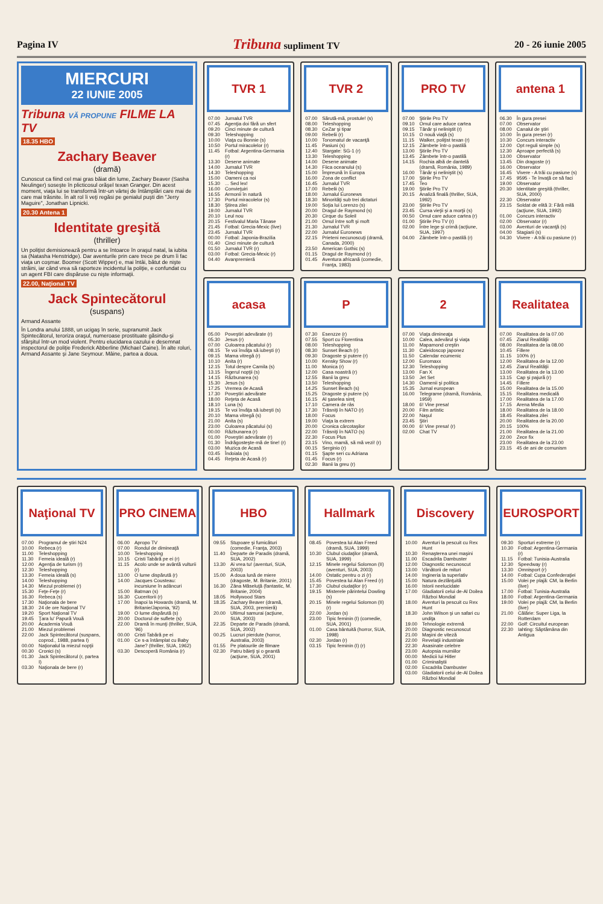Pagina IV Tribuna supliment TV 20 - 26 iunie 2005
MIERCURI
22 IUNIE 2005
Tribuna VĂ PROPUNE FILME LA TV
18.35 HBO
Zachary Beaver
(dramă)
Cunoscut ca fiind cel mai gras băiat din lume, Zachary Beaver (Sasha Neulinger) soseşte în plicticosul orăşel texan Granger. Din acest moment, viaţa lui se transformă într-un vârtej de întâmplări care mai de care mai trăsnite. În alt rol îi veţi regăsi pe genialul puşti din "Jerry Maguire", Jonathan Lipnicki.
20.30 Antena 1
Identitate greşită
(thriller)
Un poliţist demisionează pentru a se întoarce în oraşul natal, la iubita sa (Natasha Henstridge). Dar aventurile prin care trece pe drum îi fac viaţa un coşmar. Boomer (Scott Wipper) e, mai întâi, bătut de nişte străini, iar când vrea să raporteze incidentul la poliţie, e confundat cu un agent FBI care dispăruse cu nişte informaţii.
22.00, Naţional TV
Jack Spintecătorul
(suspans)
Armand Assante
În Londra anului 1888, un ucigaş în serie, supranumit Jack Spintecătorul, teroriza oraşul, numeroase prostituate găsindu-şi sfârşitul într-un mod violent. Pentru elucidarea cazului e desemnat inspectorul de poliţie Frederick Abberline (Michael Caine). În alte roluri, Armand Assante şi Jane Seymour. Mâine, partea a doua.
TVR 1
| 07.00 | Jurnalul TVR |
| 07.45 | Agenţia doi fără un sfert |
| 09.20 | Cinci minute de cultură |
| 09.30 | Teleshopping |
| 10.00 | Viaţa cu Bonnie (s) |
| 10.50 | Portul miracolelor (r) |
| 11.45 | Fotbal: Argentina-Germania (r) |
| 13.30 | Desene animate |
| 14.00 | Jurnalul TVR |
| 14.30 | Teleshopping |
| 15.00 | Oameni ca noi |
| 15.30 | ... Sed lex! |
| 16.00 | Convieţuiri |
| 16.55 | Armonii în natură |
| 17.30 | Portul miracolelor (s) |
| 18.30 | Ştirea zilei |
| 19.00 | Jurnalul TVR |
| 20.10 | Leul nou |
| 20.15 | Festivalul Maria Tănase |
| 21.45 | Fotbal: Grecia-Mexic (live) |
| 23.45 | Jurnalul TVR |
| 00.00 | Fotbal: Japonia-Brazilia |
| 01.40 | Cinci minute de cultură |
| 01.50 | Jurnalul TVR (r) |
| 03.00 | Fotbal: Grecia-Mexic (r) |
| 04.40 | Avanpremieră |
TVR 2
| 07.00 | Sărută-mă, prostule! (s) |
| 08.00 | Teleshopping |
| 08.30 | CeZar şi tipar |
| 09.00 | Rebelii (r) |
| 10.00 | Tonomatul de vacanţă |
| 11.45 | Pasiuni (s) |
| 12.40 | Stargate: SG-1 (r) |
| 13.30 | Teleshopping |
| 14.00 | Desene animate |
| 14.30 | Fiica oceanului (s) |
| 15.00 | Împreună în Europa |
| 16.00 | Zona de conflict |
| 16.45 | Jurnalul TVR |
| 17.00 | Rebelii (s) |
| 18.00 | Jurnalul Euronews |
| 18.30 | Minorităţi sub trei dictaturi |
| 19.00 | Soţia lui Lorenzo (s) |
| 20.00 | Dragul de Raymond (s) |
| 20.30 | Cirque du Soleil |
| 21.00 | Omul între soft şi moft |
| 21.30 | Jurnalul TVR |
| 22.00 | Jurnalul Euronews |
| 22.15 | Prieteni necunoscuţi (dramă, Canada, 2000) |
| 23.50 | American Gothic (s) |
| 01.15 | Dragul de Raymond (r) |
| 01.45 | Aventura africană (comedie, Franţa, 1983) |
PRO TV
| 07.00 | Ştirile Pro TV |
| 09.10 | Omul care aduce cartea |
| 09.15 | Tânăr şi neliniştit (r) |
| 10.15 | O nouă viaţă (s) |
| 11.15 | Walker, poliţist texan (r) |
| 12.15 | Zâmbete într-o pastilă |
| 13.00 | Ştirile Pro TV |
| 13.45 | Zâmbete într-o pastilă |
| 14.15 | Rochia albă de dantelă (dramă, România, 1989) |
| 16.00 | Tânăr şi neliniştit (s) |
| 17.00 | Ştirile Pro TV |
| 17.45 | Teo |
| 19.00 | Ştirile Pro TV |
| 20.15 | Analiză finală (thriller, SUA, 1992) |
| 23.00 | Ştirile Pro TV |
| 23.45 | Cursa vieţii şi a morţii (s) |
| 00.50 | Omul care aduce cartea (r) |
| 01.00 | Ştirile Pro TV (r) |
| 02.00 | Între lege şi crimă (acţiune, SUA, 1997) |
| 04.00 | Zâmbete într-o pastilă (r) |
antena 1
| 06.30 | În gura presei |
| 07.00 | Observator |
| 08.00 | Canalul de ştiri |
| 10.00 | În gura presei (r) |
| 10.30 | Concurs interactiv |
| 12.00 | Opt reguli simple (s) |
| 12.30 | Aproape perfectă (s) |
| 13.00 | Observator |
| 13.45 | Din dragoste (r) |
| 16.00 | Observator |
| 16.45 | Vivere - A trăi cu pasiune (s) |
| 17.45 | 9595 - Te învaţă ce să faci |
| 19.00 | Observator |
| 20.30 | Identitate greşită (thriller, SUA, 2000) |
| 22.30 | Observator |
| 23.15 | Soldat de elită 3: Fără milă (acţiune, SUA, 1992) |
| 01.00 | Concurs interactiv |
| 02.00 | Observator (r) |
| 03.00 | Aventuri de vacanţă (s) |
| 04.00 | Stagiarii (s) |
| 04.30 | Vivere - A trăi cu pasiune (r) |
acasa
| 05.00 | Poveştiri adevărate (r) |
| 05.30 | Jesus (r) |
| 07.00 | Culoarea păcatului (r) |
| 08.15 | Te voi învăţa să iubeşti (r) |
| 09.15 | Mama vitregă (r) |
| 10.10 | Anita (r) |
| 12.15 | Totul despre Camila (s) |
| 13.15 | Îngerul nopţii (s) |
| 14.15 | Răzbunarea (s) |
| 15.30 | Jesus (s) |
| 17.25 | Vremea de Acasă |
| 17.30 | Poveştiri adevărate |
| 18.00 | Reţeta de Acasă |
| 18.10 | Luna (s) |
| 19.15 | Te voi învăţa să iubeşti (s) |
| 20.10 | Mama vitregă (s) |
| 21.00 | Anita (s) |
| 23.00 | Culoarea păcatului (s) |
| 00.00 | Răzbunarea (r) |
| 01.00 | Poveştiri adevărate (r) |
| 01.30 | Îndrăgosteşte-mă de tine! (r) |
| 03.00 | Muzica de Acasă |
| 03.45 | Îndoiala (s) |
| 04.45 | Reţeta de Acasă (r) |
P
| 07.30 | Esenzze (r) |
| 07.55 | Sport cu Florentina |
| 08.00 | Teleshopping |
| 08.30 | Sunset Beach (r) |
| 09.30 | Dragoste şi putere (r) |
| 10.00 | Kensky Show (r) |
| 11.00 | Monica (r) |
| 12.00 | Casa noastră (r) |
| 12.55 | Banii la greu |
| 13.50 | Teleshopping |
| 14.25 | Sunset Beach (s) |
| 15.25 | Dragoste şi putere (s) |
| 16.15 | Al şaselea simţ |
| 17.10 | Camera de râs |
| 17.30 | Trăsniţi în NATO (r) |
| 18.00 | Focus |
| 19.00 | Viaţa la extrem |
| 20.00 | Cronica cârcotaşilor |
| 22.00 | Trăsniţi în NATO (s) |
| 22.30 | Focus Plus |
| 23.15 | Vino, mamă, să mă vezi! (r) |
| 00.15 | Serginio (r) |
| 01.15 | Şapte seri cu Adriana |
| 01.45 | Focus (r) |
| 02.30 | Banii la greu (r) |
2
| 07.00 | Viaţa dimineaţa |
| 10.00 | Calea, adevărul şi viaţa |
| 11.00 | Mapamond creştin |
| 11.30 | Caleidoscop japonez |
| 11.50 | Calendar ecumenic |
| 12.00 | Euromaxx |
| 12.30 | Teleshopping |
| 13.00 | Fan X |
| 13.50 | Jet Set |
| 14.30 | Oamenii şi politica |
| 15.35 | Jurnal european |
| 16.00 | Telegrame (dramă, România, 1959) |
| 18.00 | 6! Vine presa! |
| 20.00 | Film artistic |
| 22.00 | Naşul |
| 23.45 | Ştiri |
| 00.00 | 6! Vine presa! (r) |
| 02.00 | Chat TV |
Realitatea
| 07.00 | Realitatea de la 07.00 |
| 07.45 | Ziarul Realităţii |
| 08.00 | Realitatea de la 08.00 |
| 10.45 | Fillere |
| 11.15 | 100% (r) |
| 12.00 | Realitatea de la 12.00 |
| 12.45 | Ziarul Realităţii |
| 13.00 | Realitatea de la 13.00 |
| 13.15 | Cap şi pajură (r) |
| 14.45 | Fillere |
| 15.00 | Realitatea de la 15.00 |
| 15.15 | Realitatea medicală |
| 17.00 | Realitatea de la 17.00 |
| 17.15 | Arena Media |
| 18.00 | Realitatea de la 18.00 |
| 18.45 | Realitatea zilei |
| 20.00 | Realitatea de la 20.00 |
| 20.15 | 100% |
| 21.00 | Realitatea de la 21.00 |
| 22.00 | Zece fix |
| 23.00 | Realitatea de la 23.00 |
| 23.15 | 45 de ani de comunism |
Naţional TV
| 07.00 | Programul de ştiri N24 |
| 10.00 | Rebeca (r) |
| 11.00 | Teleshopping |
| 11.30 | Femeia ideală (r) |
| 12.00 | Agenţia de turism (r) |
| 12.30 | Teleshopping |
| 13.30 | Femeia ideală (s) |
| 14.00 | Teleshopping |
| 14.30 | Miezul problemei (r) |
| 15.30 | Feţe-Feţe (r) |
| 16.30 | Rebeca (s) |
| 17.30 | Naţionala de bere |
| 18.30 | 24 de ore Naţional TV |
| 19.20 | Sport Naţional TV |
| 19.45 | Ţara lu' Papură Vouă |
| 20.00 | Academia Vouă |
| 21.00 | Miezul problemei |
| 22.00 | Jack Spintecătorul (suspans, coprod., 1988, partea I) |
| 00.00 | Naţionalul la miezul nopţii |
| 00.30 | Cronici (s) |
| 01.30 | Jack Spintecătorul (r, partea I) |
| 03.30 | Naţionala de bere (r) |
PRO CINEMA
| 06.00 | Apropo TV |
| 07.00 | Rondul de dimineaţă |
| 10.00 | Teleshopping |
| 10.15 | Cristi Tabără pe ei (r) |
| 11.15 | Acolo unde se avântă vulturii (r) |
| 13.00 | O lume dispărută (r) |
| 14.00 | Jacques Cousteau: incursiune în adâncuri |
| 15.00 | Batman (s) |
| 16.30 | Cuceritorii (r) |
| 17.00 | Înapoi la Howards (dramă, M. Britanie/Japonia, '92) |
| 19.00 | O lume dispărută (s) |
| 20.00 | Doctorul de suflete (s) |
| 22.00 | Dramă în munţi (thriller, SUA, '96) |
| 00.00 | Cristi Tabără pe ei |
| 01.00 | Ce s-a întâmplat cu Baby Jane? (thriller, SUA, 1962) |
| 03.30 | Descoperă România (r) |
HBO
| 09.55 | Stupoare şi fumicături (comedie, Franţa, 2003) |
| 11.40 | Departe de Paradis (dramă, SUA, 2002) |
| 13.30 | Ai vrea tu! (aventuri, SUA, 2003) |
| 15.00 | A doua lună de miere (dragoste, M. Britanie, 2001) |
| 16.30 | Zâna Măseluţă (fantastic, M. Britanie, 2004) |
| 18.05 | Hollywood Stars |
| 18.35 | Zachary Beaver (dramă, SUA, 2003, premieră) |
| 20.00 | Ultimul samurai (acţiune, SUA, 2003) |
| 22.35 | Departe de Paradis (dramă, SUA, 2002) |
| 00.25 | Lucruri pierdute (horror, Australia, 2003) |
| 01.55 | Pe platourile de filmare |
| 02.30 | Patru băieţi şi o geantă (acţiune, SUA, 2001) |
Hallmark
| 08.45 | Povestea lui Alan Freed (dramă, SUA, 1999) |
| 10.30 | Clubul ciudaţilor (dramă, SUA, 1999) |
| 12.15 | Minele regelui Solomon (II) (aventuri, SUA, 2003) |
| 14.00 | Ostatic pentru o zi (r) |
| 15.45 | Povestea lui Alan Freed (r) |
| 17.30 | Clubul ciudaţilor (r) |
| 19.15 | Misterele părintelui Dowling (s) |
| 20.15 | Minele regelui Solomon (II) (r) |
| 22.00 | Jordan (s) |
| 23.00 | Tipic feminin (I) (comedie, SUA, 2001) |
| 01.00 | Casa bântuită (horror, SUA, 1998) |
| 02.30 | Jordan (r) |
| 03.15 | Tipic feminin (I) (r) |
Discovery
| 10.00 | Aventuri la pescuit cu Rex Hunt |
| 10.30 | Renaşterea unei maşini |
| 11.00 | Escadrila Dambuster |
| 12.00 | Diagnostic necunoscut |
| 13.00 | Vânătorii de mituri |
| 14.00 | Ingineria la superlativ |
| 15.00 | Natura dezlănţuită |
| 16.00 | Istorii neelucidate |
| 17.00 | Gladiatorii celui de-Al Doilea Război Mondial |
| 18.00 | Aventuri la pescuit cu Rex Hunt |
| 18.30 | John Wilson şi un safari cu undiţa |
| 19.00 | Tehnologie extremă |
| 20.00 | Diagnostic necunoscut |
| 21.00 | Maşini de viteză |
| 22.00 | Revelaţii industriale |
| 22.30 | Asasinate celebre |
| 23.00 | Autopsia mumiilor |
| 00.00 | Medicii lui Hitler |
| 01.00 | Criminaliştii |
| 02.00 | Escadrila Dambuster |
| 03.00 | Gladiatorii celui de-Al Doilea Război Mondial |
EUROSPORT
| 09.30 | Sporturi extreme (r) |
| 10.30 | Fotbal: Argentina-Germania (r) |
| 11.15 | Fotbal: Tunisia-Australia |
| 12.30 | Speedway (r) |
| 13.30 | Omnisport (r) |
| 14.00 | Fotbal: Cupa Confederaţiei |
| 15.00 | Volei pe plajă: CM, la Berlin (live) |
| 17.00 | Fotbal: Tunisia-Australia |
| 18.00 | Fotbal: Argentina-Germania |
| 19.00 | Volei pe plajă: CM, la Berlin (live) |
| 21.00 | Călărie: Super Liga, la Rotterdam |
| 22.00 | Golf: Circuitul european |
| 22.30 | Iahting: Săptămâna din Antigua |